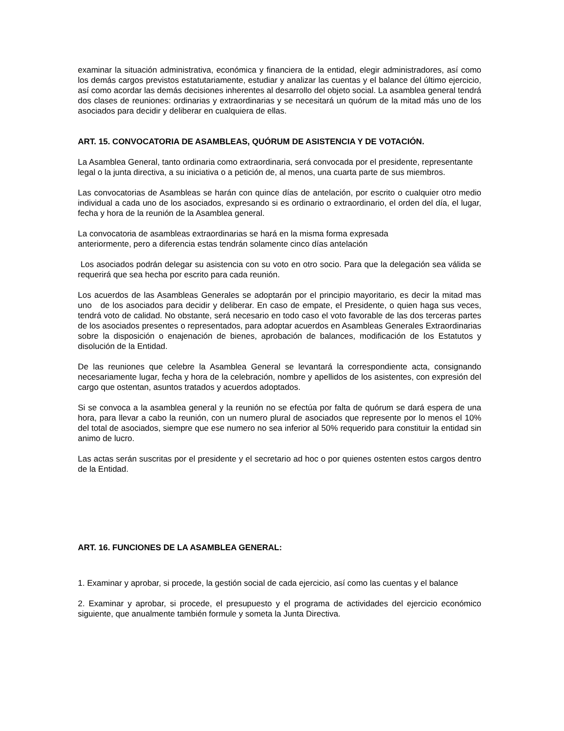examinar la situación administrativa, económica y financiera de la entidad, elegir administradores, así como los demás cargos previstos estatutariamente, estudiar y analizar las cuentas y el balance del último ejercicio, así como acordar las demás decisiones inherentes al desarrollo del objeto social. La asamblea general tendrá dos clases de reuniones: ordinarias y extraordinarias y se necesitará un quórum de la mitad más uno de los asociados para decidir y deliberar en cualquiera de ellas.
ART. 15. CONVOCATORIA DE ASAMBLEAS, QUÓRUM DE ASISTENCIA Y DE VOTACIÓN.
La Asamblea General, tanto ordinaria como extraordinaria, será convocada por el presidente, representante legal o la junta directiva, a su iniciativa o a petición de, al menos, una cuarta parte de sus miembros.
Las convocatorias de Asambleas se harán con quince días de antelación, por escrito o cualquier otro medio individual a cada uno de los asociados, expresando si es ordinario o extraordinario, el orden del día, el lugar, fecha y hora de la reunión de la Asamblea general.
La convocatoria de asambleas extraordinarias se hará en la misma forma expresada
anteriormente, pero a diferencia estas tendrán solamente cinco días antelación
Los asociados podrán delegar su asistencia con su voto en otro socio. Para que la delegación sea válida se requerirá que sea hecha por escrito para cada reunión.
Los acuerdos de las Asambleas Generales se adoptarán por el principio mayoritario, es decir la mitad mas uno de los asociados para decidir y deliberar. En caso de empate, el Presidente, o quien haga sus veces, tendrá voto de calidad. No obstante, será necesario en todo caso el voto favorable de las dos terceras partes de los asociados presentes o representados, para adoptar acuerdos en Asambleas Generales Extraordinarias sobre la disposición o enajenación de bienes, aprobación de balances, modificación de los Estatutos y disolución de la Entidad.
De las reuniones que celebre la Asamblea General se levantará la correspondiente acta, consignando necesariamente lugar, fecha y hora de la celebración, nombre y apellidos de los asistentes, con expresión del cargo que ostentan, asuntos tratados y acuerdos adoptados.
Si se convoca a la asamblea general y la reunión no se efectúa por falta de quórum se dará espera de una hora, para llevar a cabo la reunión, con un numero plural de asociados que represente por lo menos el 10% del total de asociados, siempre que ese numero no sea inferior al 50% requerido para constituir la entidad sin animo de lucro.
Las actas serán suscritas por el presidente y el secretario ad hoc o por quienes ostenten estos cargos dentro de la Entidad.
ART. 16. FUNCIONES DE LA ASAMBLEA GENERAL:
1. Examinar y aprobar, si procede, la gestión social de cada ejercicio, así como las cuentas y el balance
2. Examinar y aprobar, si procede, el presupuesto y el programa de actividades del ejercicio económico siguiente, que anualmente también formule y someta la Junta Directiva.